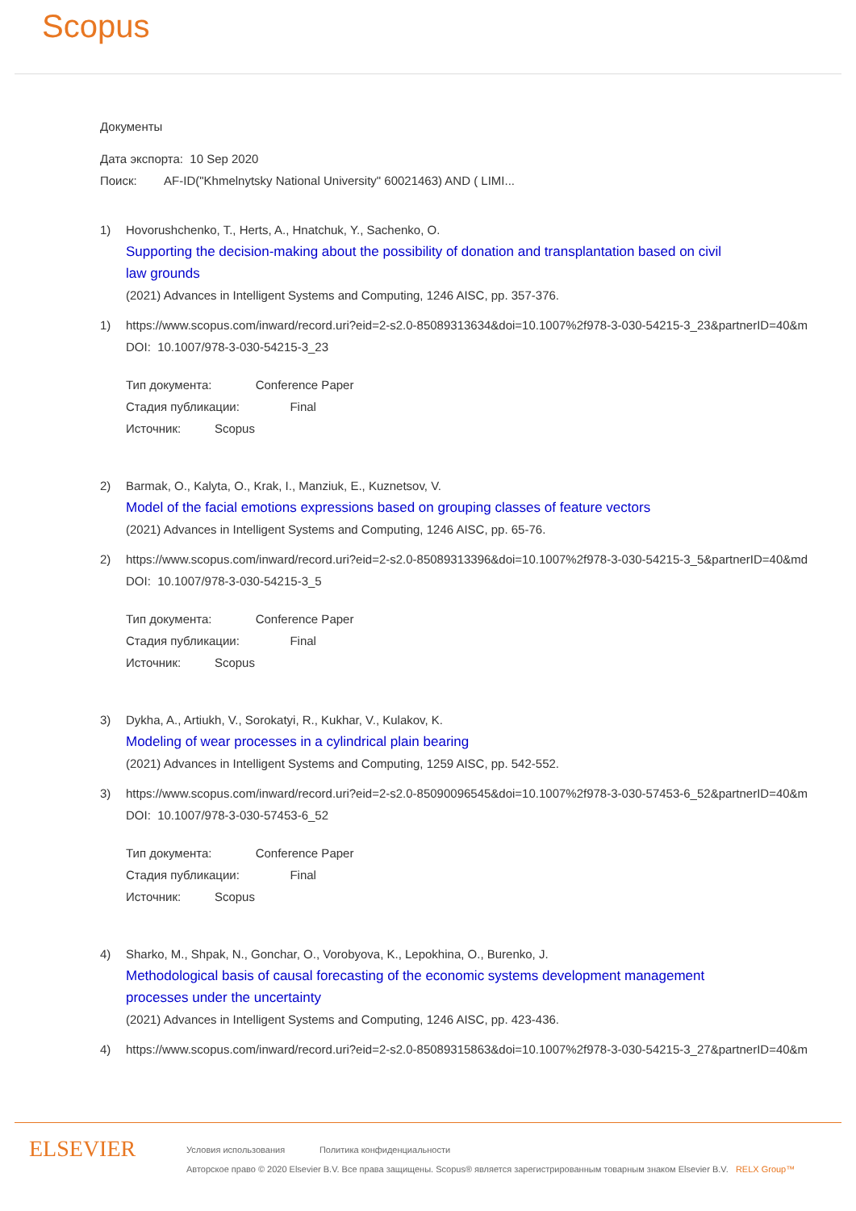Scopus
Документы
Дата экспорта: 10 Sep 2020
Поиск: AF-ID("Khmelnytsky National University" 60021463) AND ( LIMI...
1) Hovorushchenko, T., Herts, A., Hnatchuk, Y., Sachenko, O.
Supporting the decision-making about the possibility of donation and transplantation based on civil
law grounds
(2021) Advances in Intelligent Systems and Computing, 1246 AISC, pp. 357-376.
1) https://www.scopus.com/inward/record.uri?eid=2-s2.0-85089313634&doi=10.1007%2f978-3-030-54215-3_23&partnerID=40&m
DOI: 10.1007/978-3-030-54215-3_23
Тип документа: Conference Paper
Стадия публикации: Final
Источник: Scopus
2) Barmak, O., Kalyta, O., Krak, I., Manziuk, E., Kuznetsov, V.
Model of the facial emotions expressions based on grouping classes of feature vectors
(2021) Advances in Intelligent Systems and Computing, 1246 AISC, pp. 65-76.
2) https://www.scopus.com/inward/record.uri?eid=2-s2.0-85089313396&doi=10.1007%2f978-3-030-54215-3_5&partnerID=40&md
DOI: 10.1007/978-3-030-54215-3_5
Тип документа: Conference Paper
Стадия публикации: Final
Источник: Scopus
3) Dykha, A., Artiukh, V., Sorokatyi, R., Kukhar, V., Kulakov, K.
Modeling of wear processes in a cylindrical plain bearing
(2021) Advances in Intelligent Systems and Computing, 1259 AISC, pp. 542-552.
3) https://www.scopus.com/inward/record.uri?eid=2-s2.0-85090096545&doi=10.1007%2f978-3-030-57453-6_52&partnerID=40&m
DOI: 10.1007/978-3-030-57453-6_52
Тип документа: Conference Paper
Стадия публикации: Final
Источник: Scopus
4) Sharko, M., Shpak, N., Gonchar, O., Vorobyova, K., Lepokhina, O., Burenko, J.
Methodological basis of causal forecasting of the economic systems development management
processes under the uncertainty
(2021) Advances in Intelligent Systems and Computing, 1246 AISC, pp. 423-436.
4) https://www.scopus.com/inward/record.uri?eid=2-s2.0-85089315863&doi=10.1007%2f978-3-030-54215-3_27&partnerID=40&m
ELSEVIER
Условия использования Политика конфиденциальности
Авторское право © 2020 Elsevier B.V. Все права защищены. Scopus® является зарегистрированным товарным знаком Elsevier B.V. RELX Group™